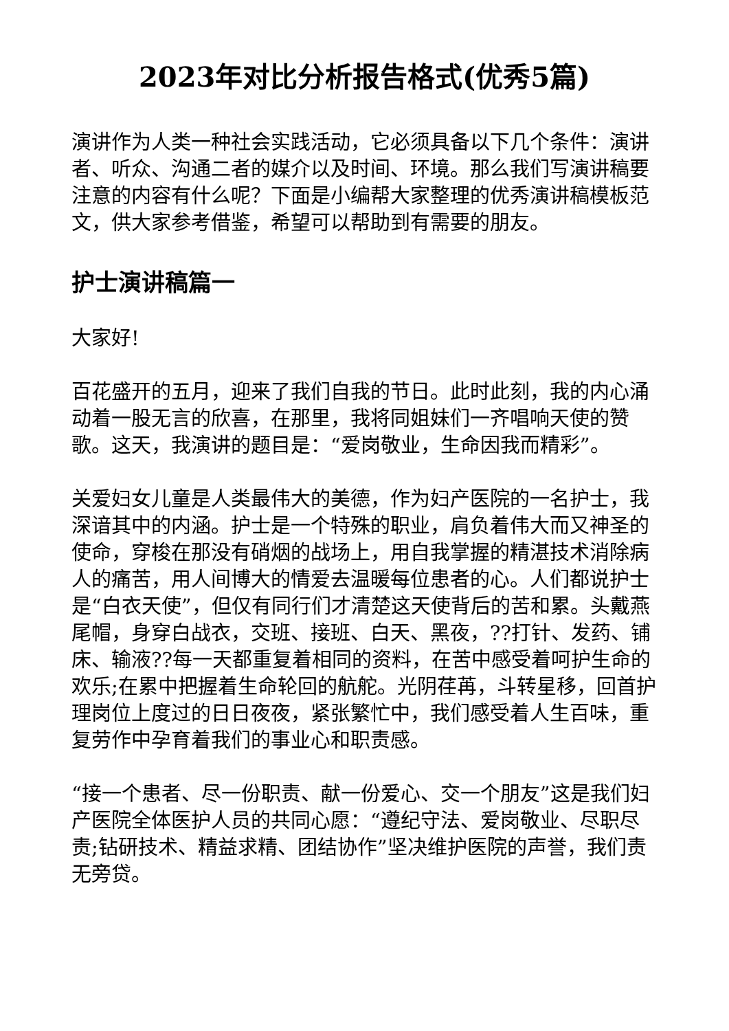2023年对比分析报告格式(优秀5篇)
演讲作为人类一种社会实践活动，它必须具备以下几个条件：演讲者、听众、沟通二者的媒介以及时间、环境。那么我们写演讲稿要注意的内容有什么呢？下面是小编帮大家整理的优秀演讲稿模板范文，供大家参考借鉴，希望可以帮助到有需要的朋友。
护士演讲稿篇一
大家好!
百花盛开的五月，迎来了我们自我的节日。此时此刻，我的内心涌动着一股无言的欣喜，在那里，我将同姐妹们一齐唱响天使的赞歌。这天，我演讲的题目是：“爱岗敬业，生命因我而精彩”。
关爱妇女儿童是人类最伟大的美德，作为妇产医院的一名护士，我深谙其中的内涵。护士是一个特殊的职业，肩负着伟大而又神圣的使命，穿梭在那没有硝烟的战场上，用自我掌握的精湛技术消除病人的痛苦，用人间博大的情爱去温暖每位患者的心。人们都说护士是“白衣天使”，但仅有同行们才清楚这天使背后的苦和累。头戴燕尾帽，身穿白战衣，交班、接班、白天、黑夜，??打针、发药、铺床、输液??每一天都重复着相同的资料，在苦中感受着呵护生命的欢乐;在累中把握着生命轮回的航舵。光阴荏苒，斗转星移，回首护理岗位上度过的日日夜夜，紧张繁忙中，我们感受着人生百味，重复劳作中孕育着我们的事业心和职责感。
“接一个患者、尽一份职责、献一份爱心、交一个朋友”这是我们妇产医院全体医护人员的共同心愿：“遵纪守法、爱岗敬业、尽职尽责;钻研技术、精益求精、团结协作”坚决维护医院的声誉，我们责无旁贷。